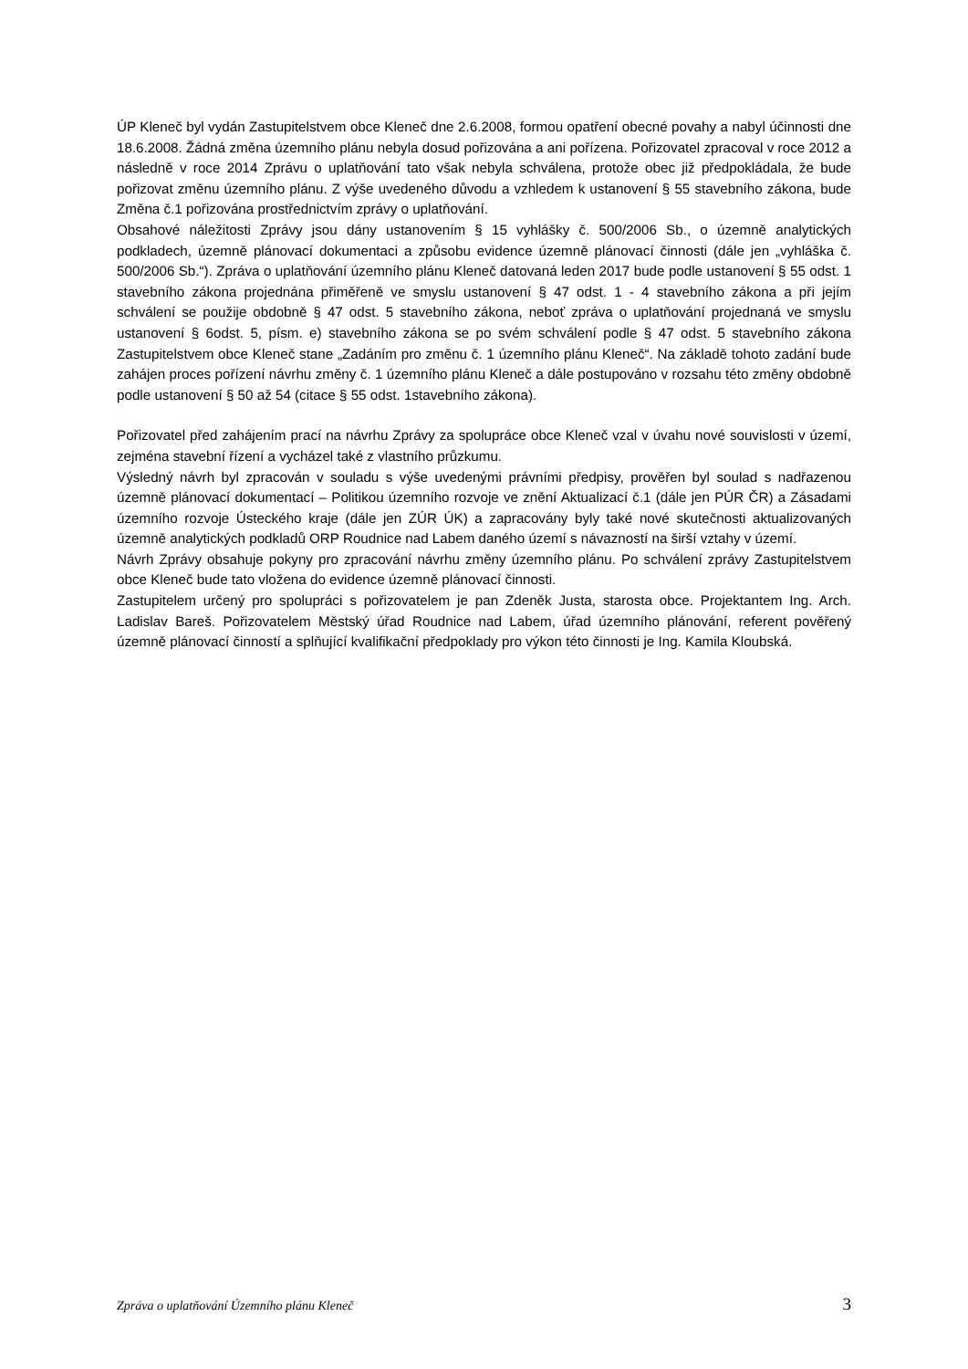ÚP Kleneč byl vydán Zastupitelstvem obce Kleneč dne 2.6.2008, formou opatření obecné povahy a nabyl účinnosti dne 18.6.2008. Žádná změna územního plánu nebyla dosud pořizována a ani pořízena. Pořizovatel zpracoval v roce 2012 a následně v roce 2014 Zprávu o uplatňování tato však nebyla schválena, protože obec již předpokládala, že bude pořizovat změnu územního plánu. Z výše uvedeného důvodu a vzhledem k ustanovení § 55 stavebního zákona, bude Změna č.1 pořizována prostřednictvím zprávy o uplatňování.
Obsahové náležitosti Zprávy jsou dány ustanovením § 15 vyhlášky č. 500/2006 Sb., o územně analytických podkladech, územně plánovací dokumentaci a způsobu evidence územně plánovací činnosti (dále jen „vyhláška č. 500/2006 Sb.“). Zpráva o uplatňování územního plánu Kleneč datovaná leden 2017 bude podle ustanovení § 55 odst. 1 stavebního zákona projednána přiměřeně ve smyslu ustanovení § 47 odst. 1 - 4 stavebního zákona a při jejím schválení se použije obdobně § 47 odst. 5 stavebního zákona, neboť zpráva o uplatňování projednaná ve smyslu ustanovení § 6odst. 5, písm. e) stavebního zákona se po svém schválení podle § 47 odst. 5 stavebního zákona Zastupitelstvem obce Kleneč stane „Zadáním pro změnu č. 1 územního plánu Kleneč“. Na základě tohoto zadání bude zahájen proces pořízení návrhu změny č. 1 územního plánu Kleneč a dále postupováno v rozsahu této změny obdobně podle ustanovení § 50 až 54 (citace § 55 odst. 1stavebního zákona).
Pořizovatel před zahájením prací na návrhu Zprávy za spolupráce obce Kleneč vzal v úvahu nové souvislosti v území, zejména stavební řízení a vycházel také z vlastního průzkumu.
Výsledný návrh byl zpracován v souladu s výše uvedenými právními předpisy, prověřen byl soulad s nadřazenou územně plánovací dokumentací – Politikou územního rozvoje ve znění Aktualizací č.1 (dále jen PÚR ČR) a Zásadami územního rozvoje Ústeckého kraje (dále jen ZÚR ÚK) a zapracovány byly také nové skutečnosti aktualizovaných územně analytických podkladů ORP Roudnice nad Labem daného území s návazností na širší vztahy v území.
Návrh Zprávy obsahuje pokyny pro zpracování návrhu změny územního plánu. Po schválení zprávy Zastupitelstvem obce Kleneč bude tato vložena do evidence územně plánovací činnosti.
Zastupitelem určený pro spolupráci s pořizovatelem je pan Zdeněk Justa, starosta obce. Projektantem Ing. Arch. Ladislav Bareš. Pořizovatelem Městský úřad Roudnice nad Labem, úřad územního plánování, referent pověřený územně plánovací činností a splňující kvalifikační předpoklady pro výkon této činnosti je Ing. Kamila Kloubská.
Zpráva o uplatňování Územního plánu Kleneč 3